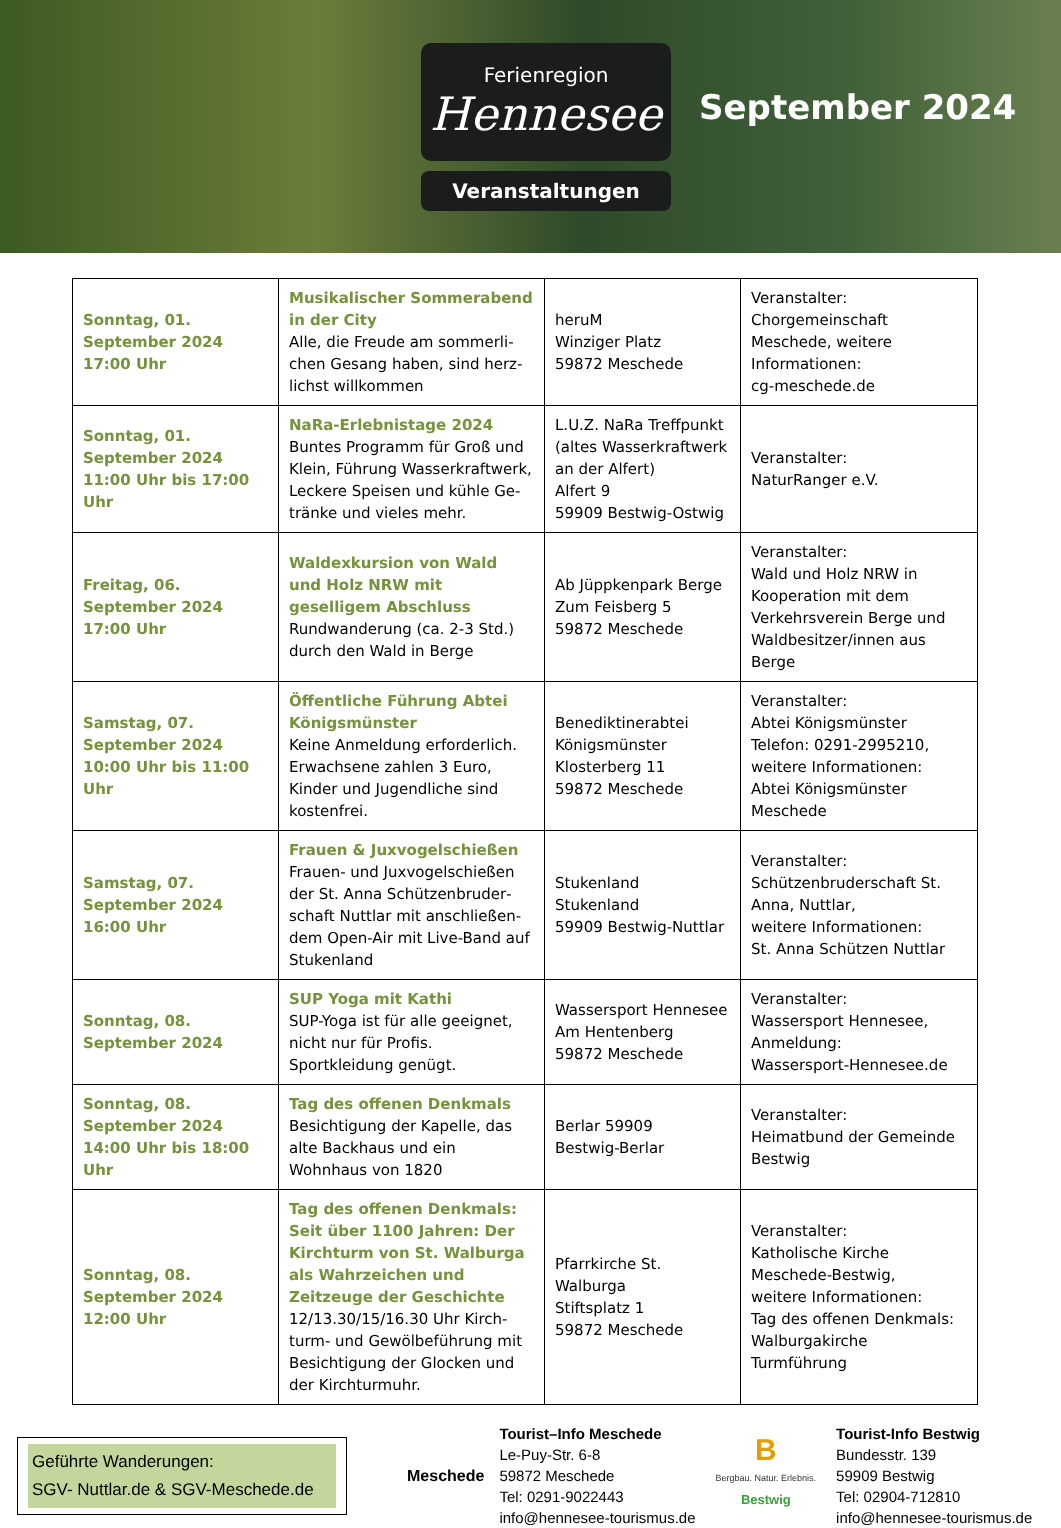Ferienregion
Hennesee
Veranstaltungen
September 2024
| Sonntag, 01. September 2024 17:00 Uhr | Musikalischer Sommerabend in der City Alle, die Freude am sommerli­chen Gesang haben, sind herz­lichst willkommen | heruM Winziger Platz 59872 Meschede | Veranstalter: Chorgemeinschaft Meschede, weitere Informationen: cg-meschede.de |
| Sonntag, 01. September 2024 11:00 Uhr bis 17:00 Uhr | NaRa-Erlebnistage 2024 Buntes Programm für Groß und Klein, Führung Wasserkraftwerk, Leckere Speisen und kühle Ge­tränke und vieles mehr. | L.U.Z. NaRa Treffpunkt (altes Wasserkraftwerk an der Alfert) Alfert 9 59909 Bestwig-Ostwig | Veranstalter: NaturRanger e.V. |
| Freitag, 06. September 2024 17:00 Uhr | Waldexkursion von Wald und Holz NRW mit geselligem Ab­schluss Rundwanderung (ca. 2-3 Std.) durch den Wald in Berge | Ab Jüppkenpark Berge Zum Feisberg 5 59872 Meschede | Veranstalter: Wald und Holz NRW in Kooperation mit dem Verkehrsverein Berge und Waldbesitzer/innen aus Berge |
| Samstag, 07. September 2024 10:00 Uhr bis 11:00 Uhr | Öffentliche Führung Abtei Königsmünster Keine Anmeldung erforderlich. Erwachsene zahlen 3 Euro, Kinder und Jugendliche sind kostenfrei. | Benediktinerabtei Königsmünster Klosterberg 11 59872 Meschede | Veranstalter: Abtei Königsmünster Telefon: 0291-2995210, weitere Informationen: Abtei Königsmünster Meschede |
| Samstag, 07. September 2024 16:00 Uhr | Frauen & Juxvogelschießen Frauen- und Juxvogelschießen der St. Anna Schützenbruder­schaft Nuttlar mit anschließen­dem Open-Air mit Live-Band auf Stukenland | Stukenland Stukenland 59909 Bestwig-Nuttlar | Veranstalter: Schützenbruderschaft St. Anna, Nuttlar, weitere Informationen: St. Anna Schützen Nuttlar |
| Sonntag, 08. September 2024 | SUP Yoga mit Kathi SUP-Yoga ist für alle geeignet, nicht nur für Profis. Sportkleidung genügt. | Wassersport Hennesee Am Hentenberg 59872 Meschede | Veranstalter: Wassersport Hennesee, Anmeldung: Wassersport-Hennesee.de |
| Sonntag, 08. September 2024 14:00 Uhr bis 18:00 Uhr | Tag des offenen Denkmals Besichtigung der Kapelle, das alte Backhaus und ein Wohnhaus von 1820 | Berlar 59909 Bestwig-Berlar | Veranstalter: Heimatbund der Gemeinde Bestwig |
| Sonntag, 08. September 2024 12:00 Uhr | Tag des offenen Denkmals: Seit über 1100 Jahren: Der Kirchturm von St. Walburga als Wahrzei­chen und Zeitzeuge der Ge­schichte 12/13.30/15/16.30 Uhr Kirch­turm- und Gewölbeführung mit Besichtigung der Glocken und der Kirchturmuhr. | Pfarrkirche St. Walburga Stiftsplatz 1 59872 Meschede | Veranstalter: Katholische Kirche Meschede-Bestwig, weitere Informationen: Tag des offenen Denkmals: Walburgakirche Turmführung |
Geführte Wanderungen:
SGV- Nuttlar.de & SGV-Meschede.de
Meschede
Tourist–Info Meschede
Le-Puy-Str. 6-8
59872 Meschede
Tel: 0291-9022443
info@hennesee-tourismus.de
B
Bergbau. Natur. Erlebnis.
Bestwig
Tourist-Info Bestwig
Bundesstr. 139
59909 Bestwig
Tel: 02904-712810
info@hennesee-tourismus.de